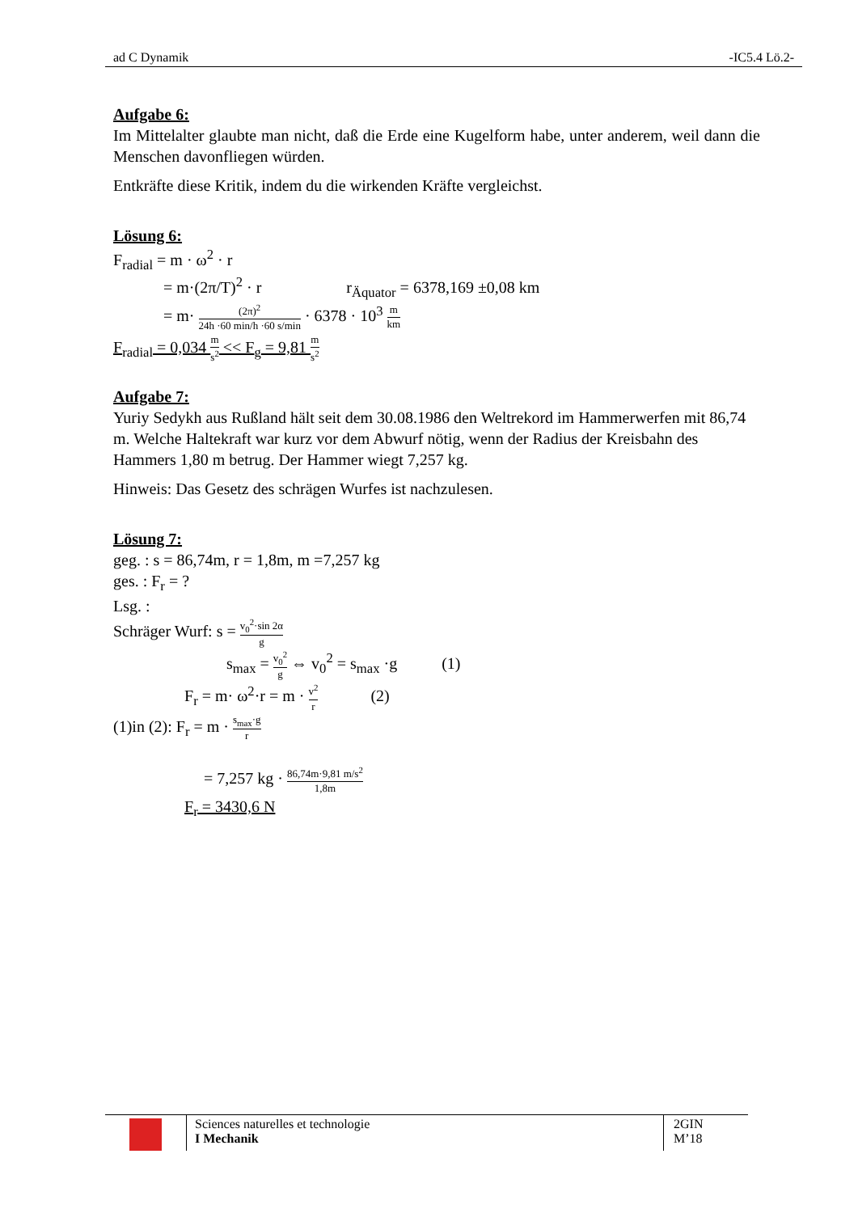ad C Dynamik -IC5.4 Lö.2-
Aufgabe 6:
Im Mittelalter glaubte man nicht, daß die Erde eine Kugelform habe, unter anderem, weil dann die Menschen davonfliegen würden.
Entkräfte diese Kritik, indem du die wirkenden Kräfte vergleichst.
Lösung 6:
F<sub>radial</sub> = m · ω<sup>2</sup> · r
= m·(2π/T)<sup>2</sup> · r r<sub>Äquator</sub> = 6378,169 ±0,08 km
= m· (2π)<sup>2</sup> 24h ·60 min/h ·60 s/min · 6378 · 10<sup>3</sup> m km
F<sub>radial</sub> = 0,034 m s<sup>2</sup> << F<sub>g</sub> = 9,81 m s<sup>2</sup>
Aufgabe 7:
Yuriy Sedykh aus Rußland hält seit dem 30.08.1986 den Weltrekord im Hammerwerfen mit 86,74 m. Welche Haltekraft war kurz vor dem Abwurf nötig, wenn der Radius der Kreisbahn des Hammers 1,80 m betrug. Der Hammer wiegt 7,257 kg.
Hinweis: Das Gesetz des schrägen Wurfes ist nachzulesen.
Lösung 7:
geg. : s = 86,74m, r = 1,8m, m =7,257 kg
ges. : F<sub>r</sub> = ?
Lsg. :
Schräger Wurf: s = v<sub>0</sub><sup>2</sup>·sin 2α g
s<sub>max</sub> = v<sub>0</sub><sup>2</sup> g ⇔ v<sub>0</sub><sup>2</sup> = s<sub>max</sub> ·g (1)
F<sub>r</sub> = m· ω<sup>2</sup>·r = m · v<sup>2</sup> r (2)
(1)in (2): F<sub>r</sub> = m · s<sub>max</sub>·g r
= 7,257 kg · 86,74m·9,81 m/s<sup>2</sup> 1,8m
F<sub>r</sub> = 3430,6 N
Sciences naturelles et technologie
I Mechanik
2GIN
M’18